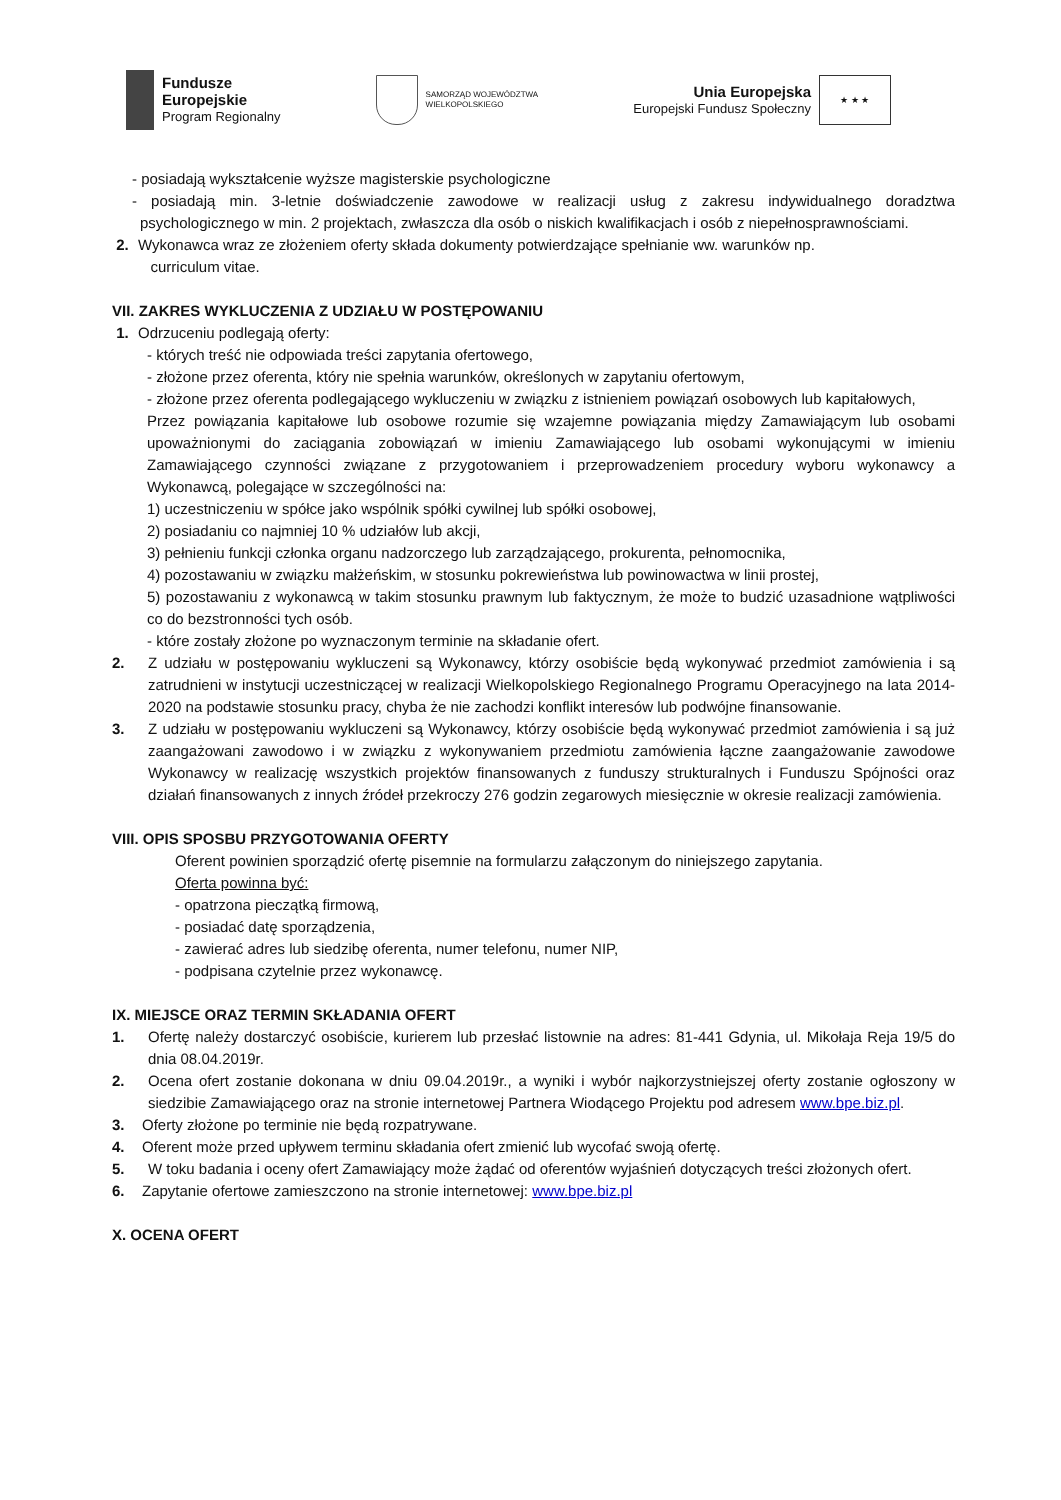Fundusze
Europejskie
Program Regionalny
SAMORZĄD WOJEWÓDZTWA
WIELKOPOLSKIEGO
Unia Europejska
Europejski Fundusz Społeczny
★ ★ ★
- posiadają wykształcenie wyższe magisterskie psychologiczne
- posiadają min. 3-letnie doświadczenie zawodowe w realizacji usług z zakresu indywidualnego doradztwa psychologicznego w min. 2 projektach, zwłaszcza dla osób o niskich kwalifikacjach i osób z niepełnosprawnościami.
2. Wykonawca wraz ze złożeniem oferty składa dokumenty potwierdzające spełnianie ww. warunków np.
curriculum vitae.
VII. ZAKRES WYKLUCZENIA Z UDZIAŁU W POSTĘPOWANIU
1. Odrzuceniu podlegają oferty:
- których treść nie odpowiada treści zapytania ofertowego,
- złożone przez oferenta, który nie spełnia warunków, określonych w zapytaniu ofertowym,
- złożone przez oferenta podlegającego wykluczeniu w związku z istnieniem powiązań osobowych lub kapitałowych,
Przez powiązania kapitałowe lub osobowe rozumie się wzajemne powiązania między Zamawiającym lub osobami upoważnionymi do zaciągania zobowiązań w imieniu Zamawiającego lub osobami wykonującymi w imieniu Zamawiającego czynności związane z przygotowaniem i przeprowadzeniem procedury wyboru wykonawcy a Wykonawcą, polegające w szczególności na:
1) uczestniczeniu w spółce jako wspólnik spółki cywilnej lub spółki osobowej,
2) posiadaniu co najmniej 10 % udziałów lub akcji,
3) pełnieniu funkcji członka organu nadzorczego lub zarządzającego, prokurenta, pełnomocnika,
4) pozostawaniu w związku małżeńskim, w stosunku pokrewieństwa lub powinowactwa w linii prostej,
5) pozostawaniu z wykonawcą w takim stosunku prawnym lub faktycznym, że może to budzić uzasadnione wątpliwości co do bezstronności tych osób.
- które zostały złożone po wyznaczonym terminie na składanie ofert.
2. Z udziału w postępowaniu wykluczeni są Wykonawcy, którzy osobiście będą wykonywać przedmiot zamówienia i są zatrudnieni w instytucji uczestniczącej w realizacji Wielkopolskiego Regionalnego Programu Operacyjnego na lata 2014-2020 na podstawie stosunku pracy, chyba że nie zachodzi konflikt interesów lub podwójne finansowanie.
3. Z udziału w postępowaniu wykluczeni są Wykonawcy, którzy osobiście będą wykonywać przedmiot zamówienia i są już zaangażowani zawodowo i w związku z wykonywaniem przedmiotu zamówienia łączne zaangażowanie zawodowe Wykonawcy w realizację wszystkich projektów finansowanych z funduszy strukturalnych i Funduszu Spójności oraz działań finansowanych z innych źródeł przekroczy 276 godzin zegarowych miesięcznie w okresie realizacji zamówienia.
VIII. OPIS SPOSBU PRZYGOTOWANIA OFERTY
Oferent powinien sporządzić ofertę pisemnie na formularzu załączonym do niniejszego zapytania.
Oferta powinna być:
- opatrzona pieczątką firmową,
- posiadać datę sporządzenia,
- zawierać adres lub siedzibę oferenta, numer telefonu, numer NIP,
- podpisana czytelnie przez wykonawcę.
IX. MIEJSCE ORAZ TERMIN SKŁADANIA OFERT
1. Ofertę należy dostarczyć osobiście, kurierem lub przesłać listownie na adres: 81-441 Gdynia, ul. Mikołaja Reja 19/5 do dnia 08.04.2019r.
2. Ocena ofert zostanie dokonana w dniu 09.04.2019r., a wyniki i wybór najkorzystniejszej oferty zostanie ogłoszony w siedzibie Zamawiającego oraz na stronie internetowej Partnera Wiodącego Projektu pod adresem www.bpe.biz.pl.
3. Oferty złożone po terminie nie będą rozpatrywane.
4. Oferent może przed upływem terminu składania ofert zmienić lub wycofać swoją ofertę.
5. W toku badania i oceny ofert Zamawiający może żądać od oferentów wyjaśnień dotyczących treści złożonych ofert.
6. Zapytanie ofertowe zamieszczono na stronie internetowej: www.bpe.biz.pl
X. OCENA OFERT